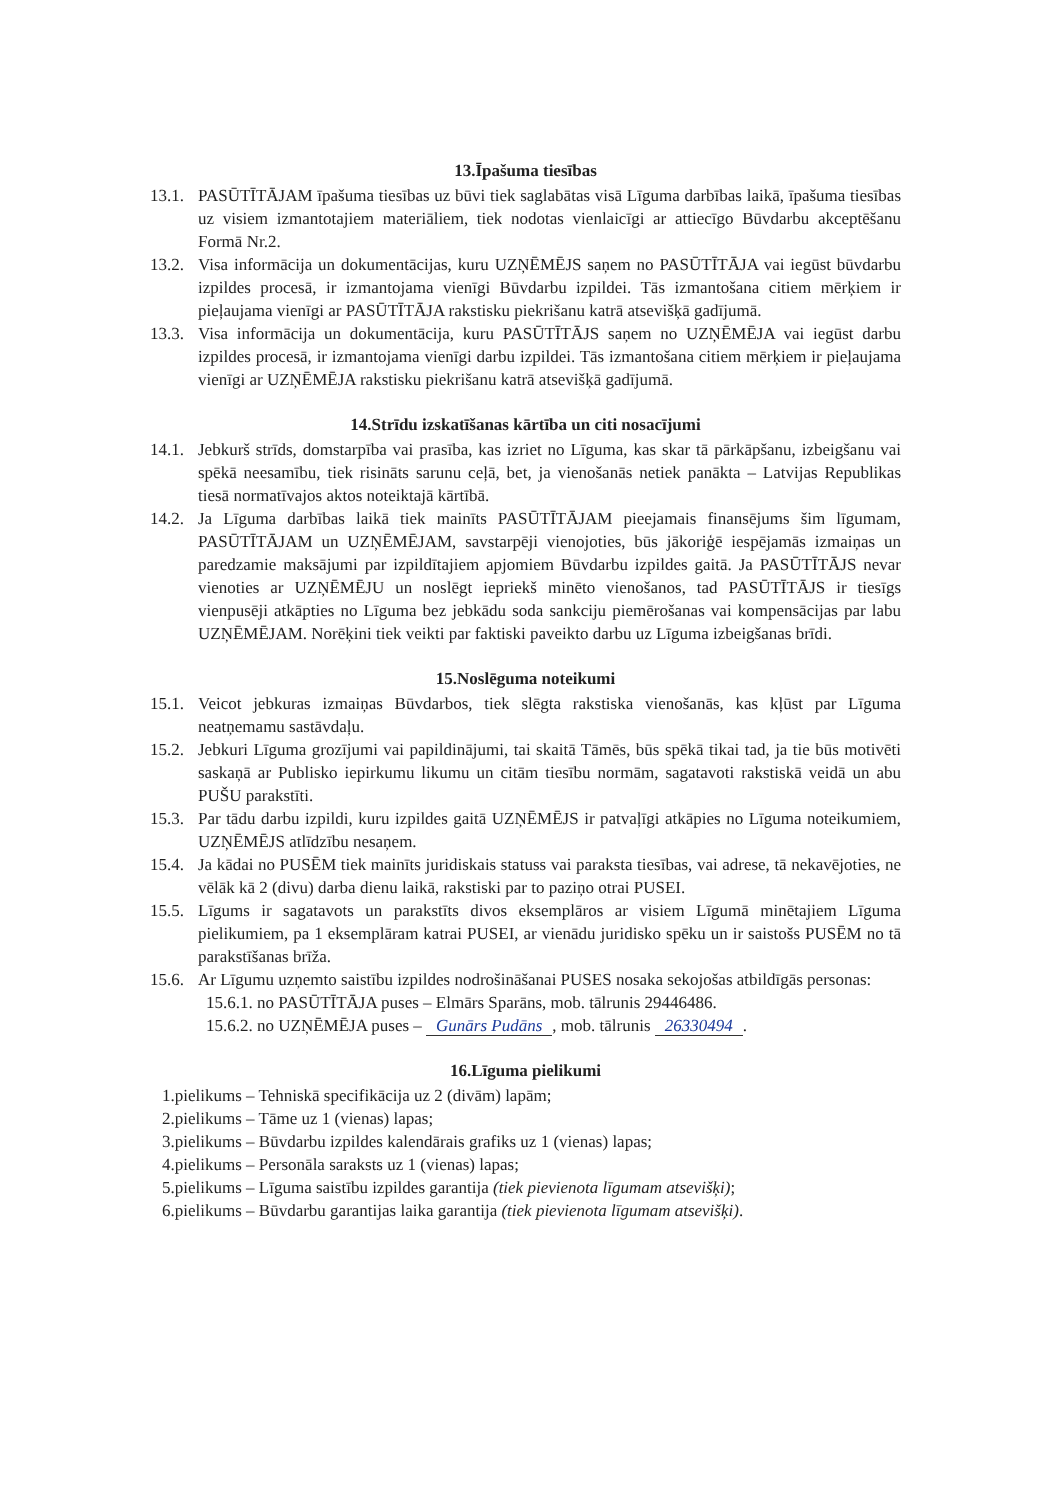13.Īpašuma tiesības
13.1. PASŪTĪTĀJAM īpašuma tiesības uz būvi tiek saglabātas visā Līguma darbības laikā, īpašuma tiesības uz visiem izmantotajiem materiāliem, tiek nodotas vienlaicīgi ar attiecīgo Būvdarbu akceptēšanu Formā Nr.2.
13.2. Visa informācija un dokumentācijas, kuru UZŅĒMĒJS saņem no PASŪTĪTĀJA vai iegūst būvdarbu izpildes procesā, ir izmantojama vienīgi Būvdarbu izpildei. Tās izmantošana citiem mērķiem ir pieļaujama vienīgi ar PASŪTĪTĀJA rakstisku piekrišanu katrā atsevišķā gadījumā.
13.3. Visa informācija un dokumentācija, kuru PASŪTĪTĀJS saņem no UZŅĒMĒJA vai iegūst darbu izpildes procesā, ir izmantojama vienīgi darbu izpildei. Tās izmantošana citiem mērķiem ir pieļaujama vienīgi ar UZŅĒMĒJA rakstisku piekrišanu katrā atsevišķā gadījumā.
14.Strīdu izskatīšanas kārtība un citi nosacījumi
14.1. Jebkurš strīds, domstarpība vai prasība, kas izriet no Līguma, kas skar tā pārkāpšanu, izbeigšanu vai spēkā neesamību, tiek risināts sarunu ceļā, bet, ja vienošanās netiek panākta – Latvijas Republikas tiesā normatīvajos aktos noteiktajā kārtībā.
14.2. Ja Līguma darbības laikā tiek mainīts PASŪTĪTĀJAM pieejamais finansējums šim līgumam, PASŪTĪTĀJAM un UZŅĒMĒJAM, savstarpēji vienojoties, būs jākoriģē iespējamās izmaiņas un paredzamie maksājumi par izpildītajiem apjomiem Būvdarbu izpildes gaitā. Ja PASŪTĪTĀJS nevar vienoties ar UZŅĒMĒJU un noslēgt iepriekš minēto vienošanos, tad PASŪTĪTĀJS ir tiesīgs vienpusēji atkāpties no Līguma bez jebkādu soda sankciju piemērošanas vai kompensācijas par labu UZŅĒMĒJAM. Norēķini tiek veikti par faktiski paveikto darbu uz Līguma izbeigšanas brīdi.
15.Noslēguma noteikumi
15.1. Veicot jebkuras izmaiņas Būvdarbos, tiek slēgta rakstiska vienošanās, kas kļūst par Līguma neatņemamu sastāvdaļu.
15.2. Jebkuri Līguma grozījumi vai papildinājumi, tai skaitā Tāmēs, būs spēkā tikai tad, ja tie būs motivēti saskaņā ar Publisko iepirkumu likumu un citām tiesību normām, sagatavoti rakstiskā veidā un abu PUŠU parakstīti.
15.3. Par tādu darbu izpildi, kuru izpildes gaitā UZŅĒMĒJS ir patvaļīgi atkāpies no Līguma noteikumiem, UZŅĒMĒJS atlīdzību nesaņem.
15.4. Ja kādai no PUSĒM tiek mainīts juridiskais statuss vai paraksta tiesības, vai adrese, tā nekavējoties, ne vēlāk kā 2 (divu) darba dienu laikā, rakstiski par to paziņo otrai PUSEI.
15.5. Līgums ir sagatavots un parakstīts divos eksemplāros ar visiem Līgumā minētajiem Līguma pielikumiem, pa 1 eksemplāram katrai PUSEI, ar vienādu juridisko spēku un ir saistošs PUSĒM no tā parakstīšanas brīža.
15.6. Ar Līgumu uzņemto saistību izpildes nodrošināšanai PUSES nosaka sekojošas atbildīgās personas:
15.6.1. no PASŪTĪTĀJA puses – Elmārs Sparāns, mob. tālrunis 29446486.
15.6.2. no UZŅĒMĒJA puses – Gunārs Pudāns, mob. tālrunis 26330494.
16.Līguma pielikumi
1.pielikums – Tehniskā specifikācija uz 2 (divām) lapām;
2.pielikums – Tāme uz 1 (vienas) lapas;
3.pielikums – Būvdarbu izpildes kalendārais grafiks uz 1 (vienas) lapas;
4.pielikums – Personāla saraksts uz 1 (vienas) lapas;
5.pielikums – Līguma saistību izpildes garantija (tiek pievienota līgumam atsevišķi);
6.pielikums – Būvdarbu garantijas laika garantija (tiek pievienota līgumam atsevišķi).